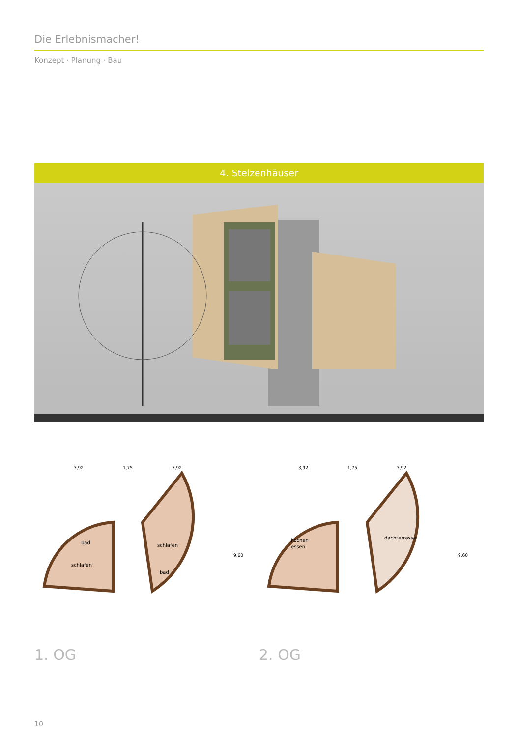Die Erlebnismacher!
Konzept · Planung · Bau
4. Stelzenhäuser
3,92
1,75
3,92
bad
schlafen
schlafen
bad
9,60
1. OG
3,92
1,75
3,92
kochen
essen
dachterrasse
9,60
2. OG
10